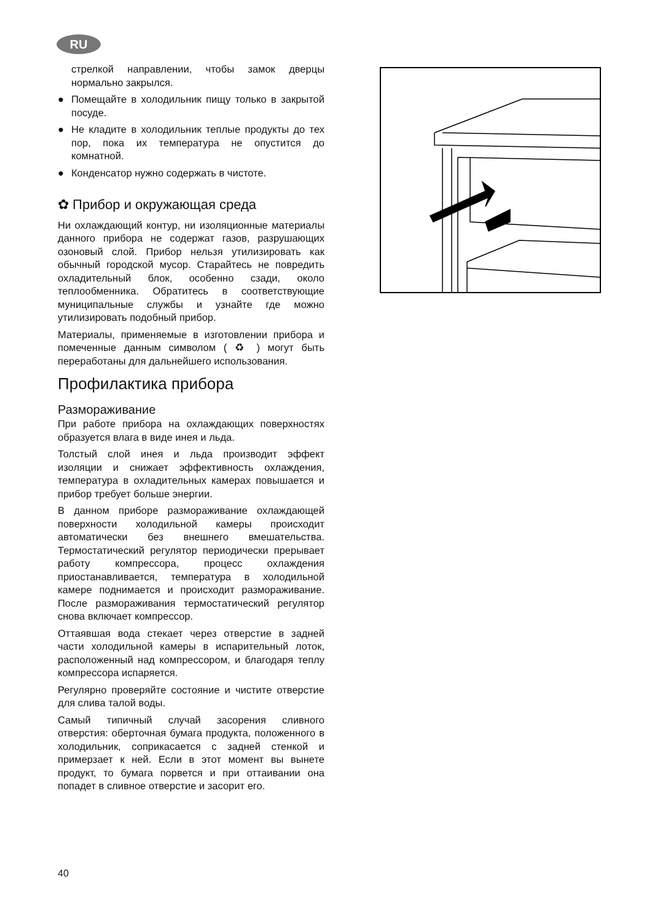RU
стрелкой направлении, чтобы замок дверцы нормально закрылся.
● Помещайте в холодильник пищу только в закрытой посуде.
● Не кладите в холодильник теплые продукты до тех пор, пока их температура не опустится до комнатной.
● Конденсатор нужно содержать в чистоте.
✿ Прибор и окружающая среда
Ни охлаждающий контур, ни изоляционные материалы данного прибора не содержат газов, разрушающих озоновый слой. Прибор нельзя утилизировать как обычный городской мусор. Старайтесь не повредить охладительный блок, особенно сзади, около теплообменника. Обратитесь в соответствующие муниципальные службы и узнайте где можно утилизировать подобный прибор.
Материалы, применяемые в изготовлении прибора и помеченные данным символом ( ♻ ) могут быть переработаны для дальнейшего использования.
Профилактика прибора
Размораживание
При работе прибора на охлаждающих поверхностях образуется влага в виде инея и льда.
Толстый слой инея и льда производит эффект изоляции и снижает эффективность охлаждения, температура в охладительных камерах повышается и прибор требует больше энергии.
В данном приборе размораживание охлаждающей поверхности холодильной камеры происходит автоматически без внешнего вмешательства. Термостатический регулятор периодически прерывает работу компрессора, процесс охлаждения приостанавливается, температура в холодильной камере поднимается и происходит размораживание. После размораживания термостатический регулятор снова включает компрессор.
Оттаявшая вода стекает через отверстие в задней части холодильной камеры в испарительный лоток, расположенный над компрессором, и благодаря теплу компрессора испаряется.
Регулярно проверяйте состояние и чистите отверстие для слива талой воды.
Самый типичный случай засорения сливного отверстия: оберточная бумага продукта, положенного в холодильник, соприкасается с задней стенкой и примерзает к ней. Если в этот момент вы вынете продукт, то бумага порвется и при оттаивании она попадет в сливное отверстие и засорит его.
40